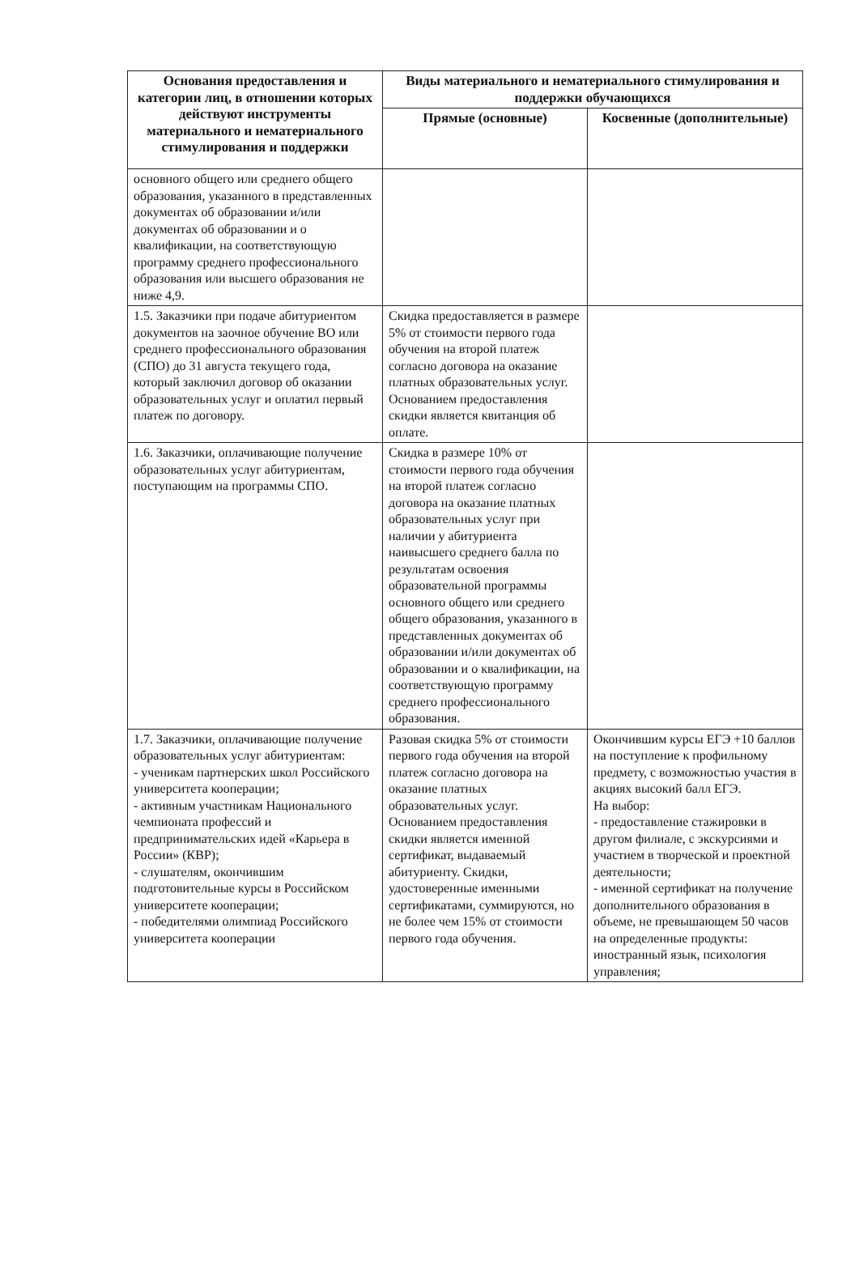| Основания предоставления и категории лиц, в отношении которых действуют инструменты материального и нематериального стимулирования и поддержки | Виды материального и нематериального стимулирования и поддержки обучающихся | |
| --- | --- | --- |
| | Прямые (основные) | Косвенные (дополнительные) |
| основного общего или среднего общего образования, указанного в представленных документах об образовании и/или документах об образовании и о квалификации, на соответствующую программу среднего профессионального образования или высшего образования не ниже 4,9. | | |
| 1.5. Заказчики при подаче абитуриентом документов на заочное обучение ВО или среднего профессионального образования (СПО) до 31 августа текущего года, который заключил договор об оказании образовательных услуг и оплатил первый платеж по договору. | Скидка предоставляется в размере 5% от стоимости первого года обучения на второй платеж согласно договора на оказание платных образовательных услуг. Основанием предоставления скидки является квитанция об оплате. | |
| 1.6. Заказчики, оплачивающие получение образовательных услуг абитуриентам, поступающим на программы СПО. | Скидка в размере 10% от стоимости первого года обучения на второй платеж согласно договора на оказание платных образовательных услуг при наличии у абитуриента наивысшего среднего балла по результатам освоения образовательной программы основного общего или среднего общего образования, указанного в представленных документах об образовании и/или документах об образовании и о квалификации, на соответствующую программу среднего профессионального образования. | |
| 1.7. Заказчики, оплачивающие получение образовательных услуг абитуриентам: - ученикам партнерских школ Российского университета кооперации; - активным участникам Национального чемпионата профессий и предпринимательских идей «Карьера в России» (КВР); - слушателям, окончившим подготовительные курсы в Российском университете кооперации; - победителями олимпиад Российского университета кооперации | Разовая скидка 5% от стоимости первого года обучения на второй платеж согласно договора на оказание платных образовательных услуг. Основанием предоставления скидки является именной сертификат, выдаваемый абитуриенту. Скидки, удостоверенные именными сертификатами, суммируются, но не более чем 15% от стоимости первого года обучения. | Окончившим курсы ЕГЭ +10 баллов на поступление к профильному предмету, с возможностью участия в акциях высокий балл ЕГЭ. На выбор: - предоставление стажировки в другом филиале, с экскурсиями и участием в творческой и проектной деятельности; - именной сертификат на получение дополнительного образования в объеме, не превышающем 50 часов на определенные продукты: иностранный язык, психология управления; |